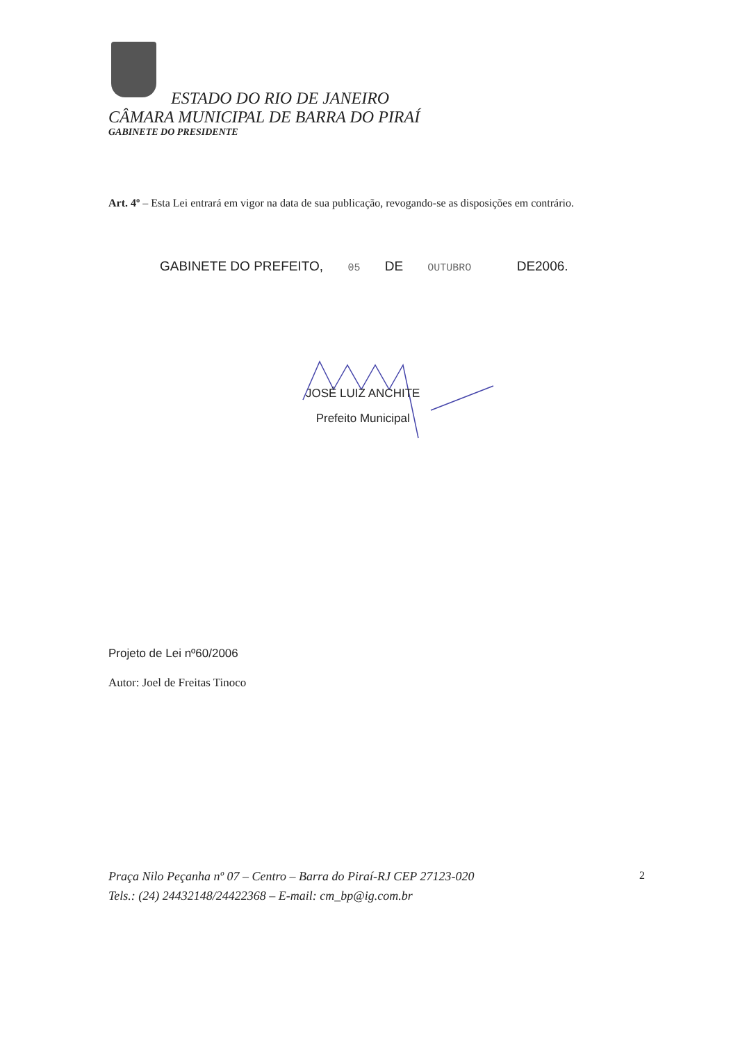ESTADO DO RIO DE JANEIRO
CÂMARA MUNICIPAL DE BARRA DO PIRAÍ
GABINETE DO PRESIDENTE
Art. 4º – Esta Lei entrará em vigor na data de sua publicação, revogando-se as disposições em contrário.
GABINETE DO PREFEITO, 05 DE OUTUBRO DE2006.
JOSÉ LUIZ ANCHITE
Prefeito Municipal
Projeto de Lei nº60/2006
Autor: Joel de Freitas Tinoco
Praça Nilo Peçanha nº 07 – Centro – Barra do Piraí-RJ CEP 27123-020
Tels.: (24) 24432148/24422368 – E-mail: cm_bp@ig.com.br
2